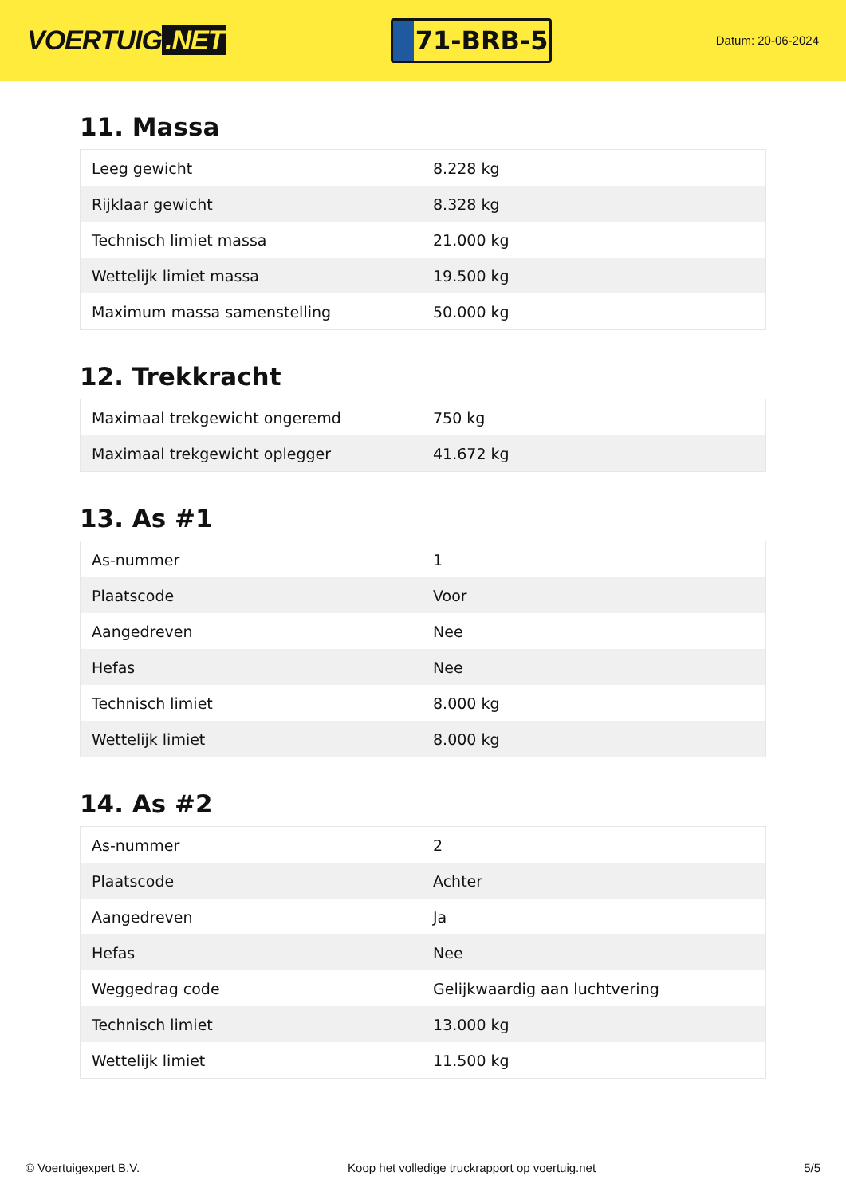VOERTUIG.NET
71-BRB-5
Datum: 20-06-2024
11. Massa
| Leeg gewicht | 8.228 kg |
| Rijklaar gewicht | 8.328 kg |
| Technisch limiet massa | 21.000 kg |
| Wettelijk limiet massa | 19.500 kg |
| Maximum massa samenstelling | 50.000 kg |
12. Trekkracht
| Maximaal trekgewicht ongeremd | 750 kg |
| Maximaal trekgewicht oplegger | 41.672 kg |
13. As #1
| As-nummer | 1 |
| Plaatscode | Voor |
| Aangedreven | Nee |
| Hefas | Nee |
| Technisch limiet | 8.000 kg |
| Wettelijk limiet | 8.000 kg |
14. As #2
| As-nummer | 2 |
| Plaatscode | Achter |
| Aangedreven | Ja |
| Hefas | Nee |
| Weggedrag code | Gelijkwaardig aan luchtvering |
| Technisch limiet | 13.000 kg |
| Wettelijk limiet | 11.500 kg |
© Voertuigexpert B.V. Koop het volledige truckrapport op voertuig.net 5/5